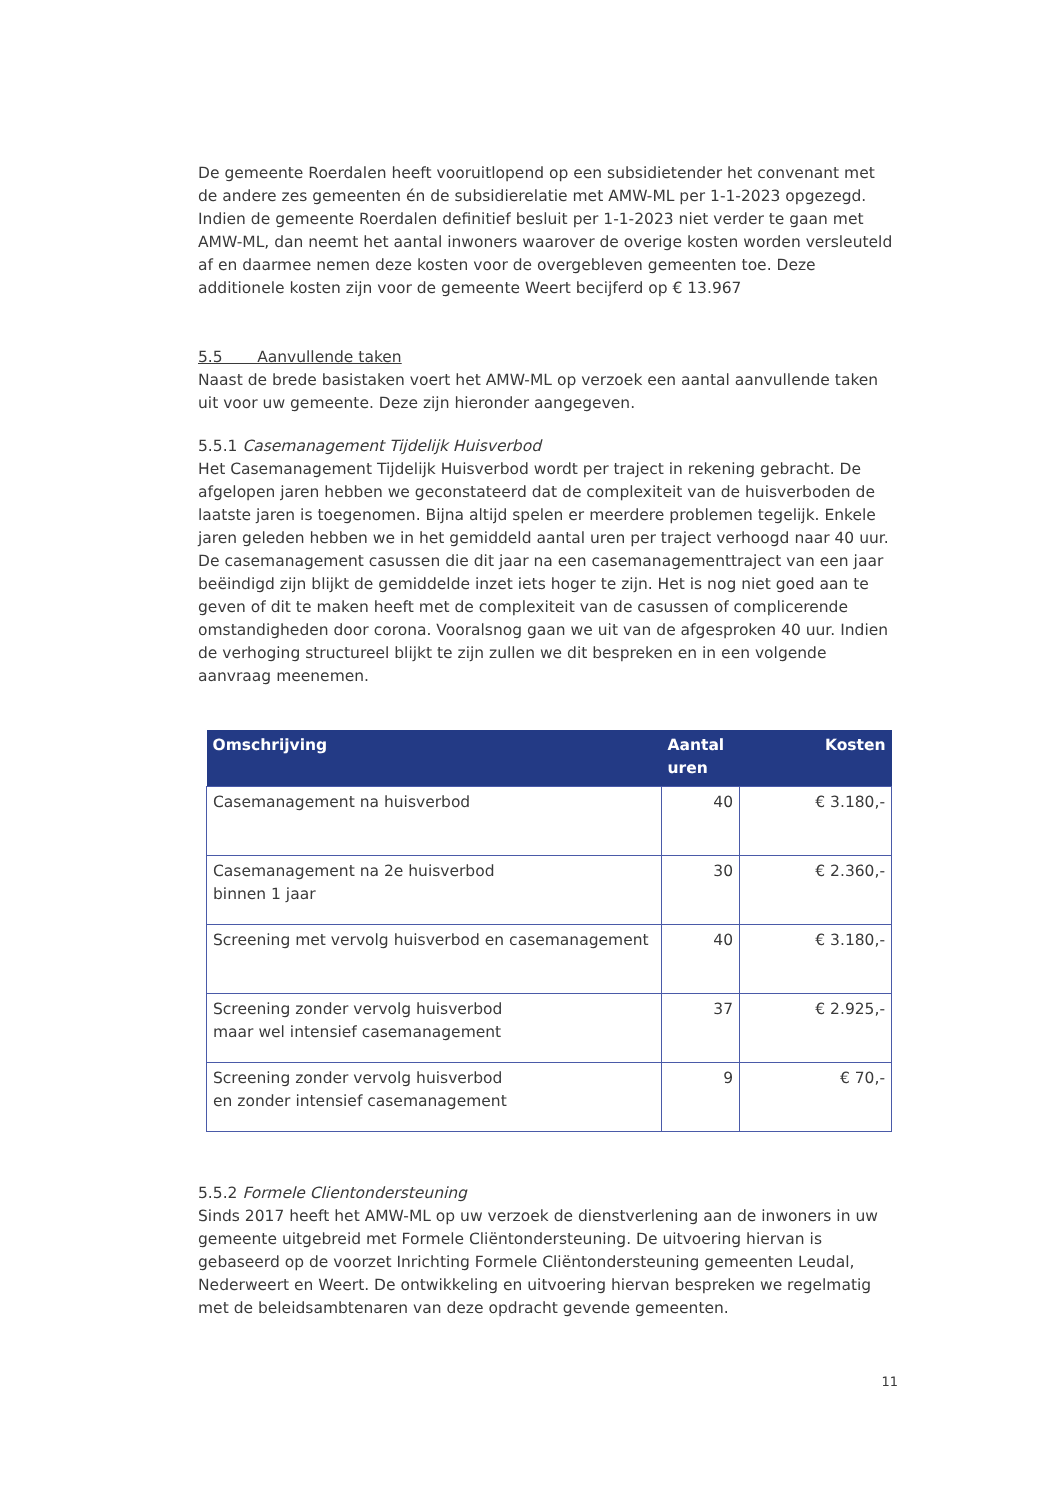De gemeente Roerdalen heeft vooruitlopend op een subsidietender het convenant met de andere zes gemeenten én de subsidierelatie met AMW-ML per 1-1-2023 opgezegd. Indien de gemeente Roerdalen definitief besluit per 1-1-2023 niet verder te gaan met AMW-ML, dan neemt het aantal inwoners waarover de overige kosten worden versleuteld af en daarmee nemen deze kosten voor de overgebleven gemeenten toe. Deze additionele kosten zijn voor de gemeente Weert becijferd op € 13.967
5.5 Aanvullende taken
Naast de brede basistaken voert het AMW-ML op verzoek een aantal aanvullende taken uit voor uw gemeente. Deze zijn hieronder aangegeven.
5.5.1 Casemanagement Tijdelijk Huisverbod
Het Casemanagement Tijdelijk Huisverbod wordt per traject in rekening gebracht. De afgelopen jaren hebben we geconstateerd dat de complexiteit van de huisverboden de laatste jaren is toegenomen. Bijna altijd spelen er meerdere problemen tegelijk. Enkele jaren geleden hebben we in het gemiddeld aantal uren per traject verhoogd naar 40 uur. De casemanagement casussen die dit jaar na een casemanagementtraject van een jaar beëindigd zijn blijkt de gemiddelde inzet iets hoger te zijn. Het is nog niet goed aan te geven of dit te maken heeft met de complexiteit van de casussen of complicerende omstandigheden door corona. Vooralsnog gaan we uit van de afgesproken 40 uur. Indien de verhoging structureel blijkt te zijn zullen we dit bespreken en in een volgende aanvraag meenemen.
| Omschrijving | Aantal uren | Kosten |
| --- | --- | --- |
| Casemanagement na huisverbod | 40 | € 3.180,- |
| Casemanagement na 2e huisverbod binnen 1 jaar | 30 | € 2.360,- |
| Screening met vervolg huisverbod en casemanagement | 40 | € 3.180,- |
| Screening zonder vervolg huisverbod maar wel intensief casemanagement | 37 | € 2.925,- |
| Screening zonder vervolg huisverbod en zonder intensief casemanagement | 9 | € 70,- |
5.5.2 Formele Clientondersteuning
Sinds 2017 heeft het AMW-ML op uw verzoek de dienstverlening aan de inwoners in uw gemeente uitgebreid met Formele Cliëntondersteuning. De uitvoering hiervan is gebaseerd op de voorzet Inrichting Formele Cliëntondersteuning gemeenten Leudal, Nederweert en Weert. De ontwikkeling en uitvoering hiervan bespreken we regelmatig met de beleidsambtenaren van deze opdracht gevende gemeenten.
11